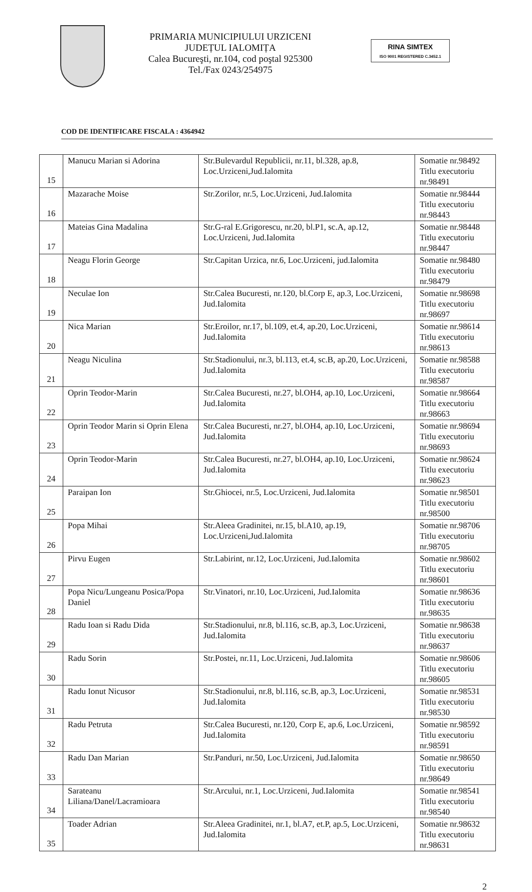PRIMARIA MUNICIPIULUI URZICENI
JUDEȚUL IALOMIȚA
Calea Bucureşti, nr.104, cod poştal 925300
Tel./Fax 0243/254975
RINA SIMTEX
ISO 9001 REGISTERED C.3452.1
COD DE IDENTIFICARE FISCALA : 4364942
| 15 | Manucu Marian si Adorina | Str.Bulevardul Republicii, nr.11, bl.328, ap.8, Loc.Urziceni,Jud.Ialomita | Somatie nr.98492 Titlu executoriu nr.98491 |
| 16 | Mazarache Moise | Str.Zorilor, nr.5, Loc.Urziceni, Jud.Ialomita | Somatie nr.98444 Titlu executoriu nr.98443 |
| 17 | Mateias Gina Madalina | Str.G-ral E.Grigorescu, nr.20, bl.P1, sc.A, ap.12, Loc.Urziceni, Jud.Ialomita | Somatie nr.98448 Titlu executoriu nr.98447 |
| 18 | Neagu Florin George | Str.Capitan Urzica, nr.6, Loc.Urziceni, jud.Ialomita | Somatie nr.98480 Titlu executoriu nr.98479 |
| 19 | Neculae Ion | Str.Calea Bucuresti, nr.120, bl.Corp E, ap.3, Loc.Urziceni, Jud.Ialomita | Somatie nr.98698 Titlu executoriu nr.98697 |
| 20 | Nica Marian | Str.Eroilor, nr.17, bl.109, et.4, ap.20, Loc.Urziceni, Jud.Ialomita | Somatie nr.98614 Titlu executoriu nr.98613 |
| 21 | Neagu Niculina | Str.Stadionului, nr.3, bl.113, et.4, sc.B, ap.20, Loc.Urziceni, Jud.Ialomita | Somatie nr.98588 Titlu executoriu nr.98587 |
| 22 | Oprin Teodor-Marin | Str.Calea Bucuresti, nr.27, bl.OH4, ap.10, Loc.Urziceni, Jud.Ialomita | Somatie nr.98664 Titlu executoriu nr.98663 |
| 23 | Oprin Teodor Marin si Oprin Elena | Str.Calea Bucuresti, nr.27, bl.OH4, ap.10, Loc.Urziceni, Jud.Ialomita | Somatie nr.98694 Titlu executoriu nr.98693 |
| 24 | Oprin Teodor-Marin | Str.Calea Bucuresti, nr.27, bl.OH4, ap.10, Loc.Urziceni, Jud.Ialomita | Somatie nr.98624 Titlu executoriu nr.98623 |
| 25 | Paraipan Ion | Str.Ghiocei, nr.5, Loc.Urziceni, Jud.Ialomita | Somatie nr.98501 Titlu executoriu nr.98500 |
| 26 | Popa Mihai | Str.Aleea Gradinitei, nr.15, bl.A10, ap.19, Loc.Urziceni,Jud.Ialomita | Somatie nr.98706 Titlu executoriu nr.98705 |
| 27 | Pirvu Eugen | Str.Labirint, nr.12, Loc.Urziceni, Jud.Ialomita | Somatie nr.98602 Titlu executoriu nr.98601 |
| 28 | Popa Nicu/Lungeanu Posica/Popa Daniel | Str.Vinatori, nr.10, Loc.Urziceni, Jud.Ialomita | Somatie nr.98636 Titlu executoriu nr.98635 |
| 29 | Radu Ioan si Radu Dida | Str.Stadionului, nr.8, bl.116, sc.B, ap.3, Loc.Urziceni, Jud.Ialomita | Somatie nr.98638 Titlu executoriu nr.98637 |
| 30 | Radu Sorin | Str.Postei, nr.11, Loc.Urziceni, Jud.Ialomita | Somatie nr.98606 Titlu executoriu nr.98605 |
| 31 | Radu Ionut Nicusor | Str.Stadionului, nr.8, bl.116, sc.B, ap.3, Loc.Urziceni, Jud.Ialomita | Somatie nr.98531 Titlu executoriu nr.98530 |
| 32 | Radu Petruta | Str.Calea Bucuresti, nr.120, Corp E, ap.6, Loc.Urziceni, Jud.Ialomita | Somatie nr.98592 Titlu executoriu nr.98591 |
| 33 | Radu Dan Marian | Str.Panduri, nr.50, Loc.Urziceni, Jud.Ialomita | Somatie nr.98650 Titlu executoriu nr.98649 |
| 34 | Sarateanu Liliana/Danel/Lacramioara | Str.Arcului, nr.1, Loc.Urziceni, Jud.Ialomita | Somatie nr.98541 Titlu executoriu nr.98540 |
| 35 | Toader Adrian | Str.Aleea Gradinitei, nr.1, bl.A7, et.P, ap.5, Loc.Urziceni, Jud.Ialomita | Somatie nr.98632 Titlu executoriu nr.98631 |
2